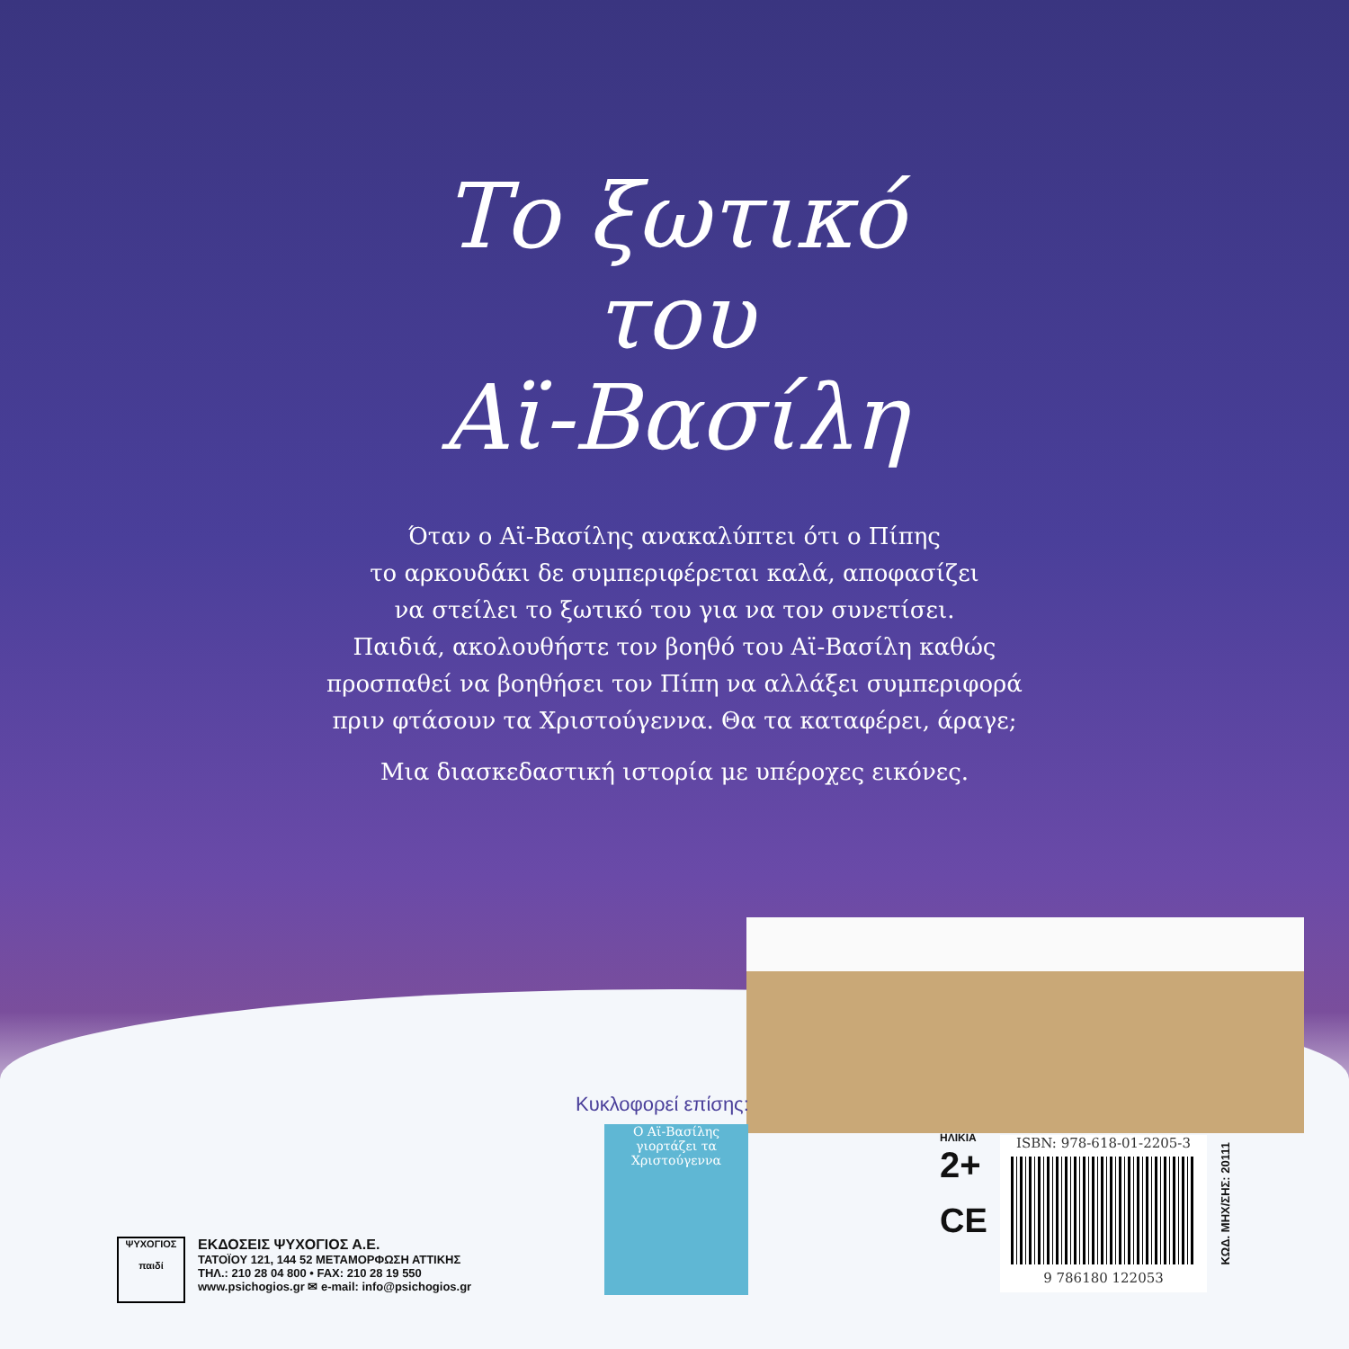Το ξωτικό
του
Αϊ-Βασίλη
Όταν ο Αϊ-Βασίλης ανακαλύπτει ότι ο Πίπης
το αρκουδάκι δε συμπεριφέρεται καλά, αποφασίζει
να στείλει το ξωτικό του για να τον συνετίσει.
Παιδιά, ακολουθήστε τον βοηθό του Αϊ-Βασίλη καθώς
προσπαθεί να βοηθήσει τον Πίπη να αλλάξει συμπεριφορά
πριν φτάσουν τα Χριστούγεννα. Θα τα καταφέρει, άραγε;
Μια διασκεδαστική ιστορία με υπέροχες εικόνες.
Κυκλοφορεί επίσης:
Ο Αϊ-Βασίλης γιορτάζει τα Χριστούγεννα
ΨΥΧΟΓΙΟΣ
παιδί
ΕΚΔΟΣΕΙΣ ΨΥΧΟΓΙΟΣ Α.Ε.
ΤΑΤΟΪΟΥ 121, 144 52 ΜΕΤΑΜΟΡΦΩΣΗ ΑΤΤΙΚΗΣ
ΤΗΛ.: 210 28 04 800 • FAX: 210 28 19 550
www.psichogios.gr ✉ e-mail: info@psichogios.gr
ΗΛΙΚΙΑ
2+
CE
ISBN: 978-618-01-2205-3
9 786180 122053
ΚΩΔ. ΜΗΧ/ΣΗΣ: 20111